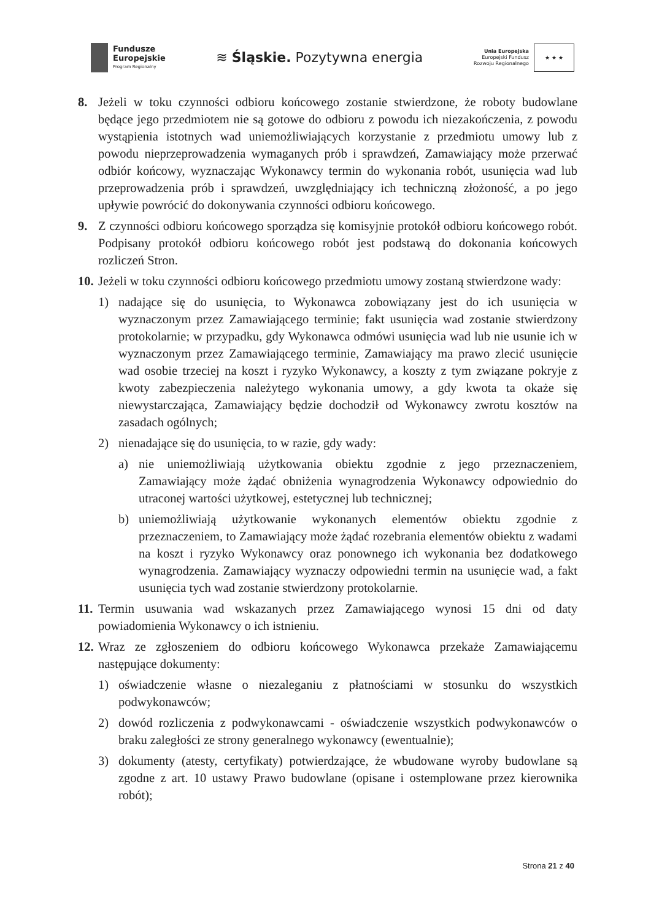Fundusze
Europejskie
Program Regionalny
≋ Śląskie. Pozytywna energia
Unia Europejska
Europejski Fundusz
Rozwoju Regionalnego
★ ★ ★
8. Jeżeli w toku czynności odbioru końcowego zostanie stwierdzone, że roboty budowlane będące jego przedmiotem nie są gotowe do odbioru z powodu ich niezakończenia, z powodu wystąpienia istotnych wad uniemożliwiających korzystanie z przedmiotu umowy lub z powodu nieprzeprowadzenia wymaganych prób i sprawdzeń, Zamawiający może przerwać odbiór końcowy, wyznaczając Wykonawcy termin do wykonania robót, usunięcia wad lub przeprowadzenia prób i sprawdzeń, uwzględniający ich techniczną złożoność, a po jego upływie powrócić do dokonywania czynności odbioru końcowego.
9. Z czynności odbioru końcowego sporządza się komisyjnie protokół odbioru końcowego robót. Podpisany protokół odbioru końcowego robót jest podstawą do dokonania końcowych rozliczeń Stron.
10.
Jeżeli w toku czynności odbioru końcowego przedmiotu umowy zostaną stwierdzone wady:
1) nadające się do usunięcia, to Wykonawca zobowiązany jest do ich usunięcia w wyznaczonym przez Zamawiającego terminie; fakt usunięcia wad zostanie stwierdzony protokolarnie; w przypadku, gdy Wykonawca odmówi usunięcia wad lub nie usunie ich w wyznaczonym przez Zamawiającego terminie, Zamawiający ma prawo zlecić usunięcie wad osobie trzeciej na koszt i ryzyko Wykonawcy, a koszty z tym związane pokryje z kwoty zabezpieczenia należytego wykonania umowy, a gdy kwota ta okaże się niewystarczająca, Zamawiający będzie dochodził od Wykonawcy zwrotu kosztów na zasadach ogólnych;
2) nienadające się do usunięcia, to w razie, gdy wady:
a) nie uniemożliwiają użytkowania obiektu zgodnie z jego przeznaczeniem, Zamawiający może żądać obniżenia wynagrodzenia Wykonawcy odpowiednio do utraconej wartości użytkowej, estetycznej lub technicznej;
b) uniemożliwiają użytkowanie wykonanych elementów obiektu zgodnie z przeznaczeniem, to Zamawiający może żądać rozebrania elementów obiektu z wadami na koszt i ryzyko Wykonawcy oraz ponownego ich wykonania bez dodatkowego wynagrodzenia. Zamawiający wyznaczy odpowiedni termin na usunięcie wad, a fakt usunięcia tych wad zostanie stwierdzony protokolarnie.
11.
Termin usuwania wad wskazanych przez Zamawiającego wynosi 15 dni od daty powiadomienia Wykonawcy o ich istnieniu.
12.
Wraz ze zgłoszeniem do odbioru końcowego Wykonawca przekaże Zamawiającemu następujące dokumenty:
1) oświadczenie własne o niezaleganiu z płatnościami w stosunku do wszystkich podwykonawców;
2) dowód rozliczenia z podwykonawcami - oświadczenie wszystkich podwykonawców o braku zaległości ze strony generalnego wykonawcy (ewentualnie);
3) dokumenty (atesty, certyfikaty) potwierdzające, że wbudowane wyroby budowlane są zgodne z art. 10 ustawy Prawo budowlane (opisane i ostemplowane przez kierownika robót);
Strona 21 z 40